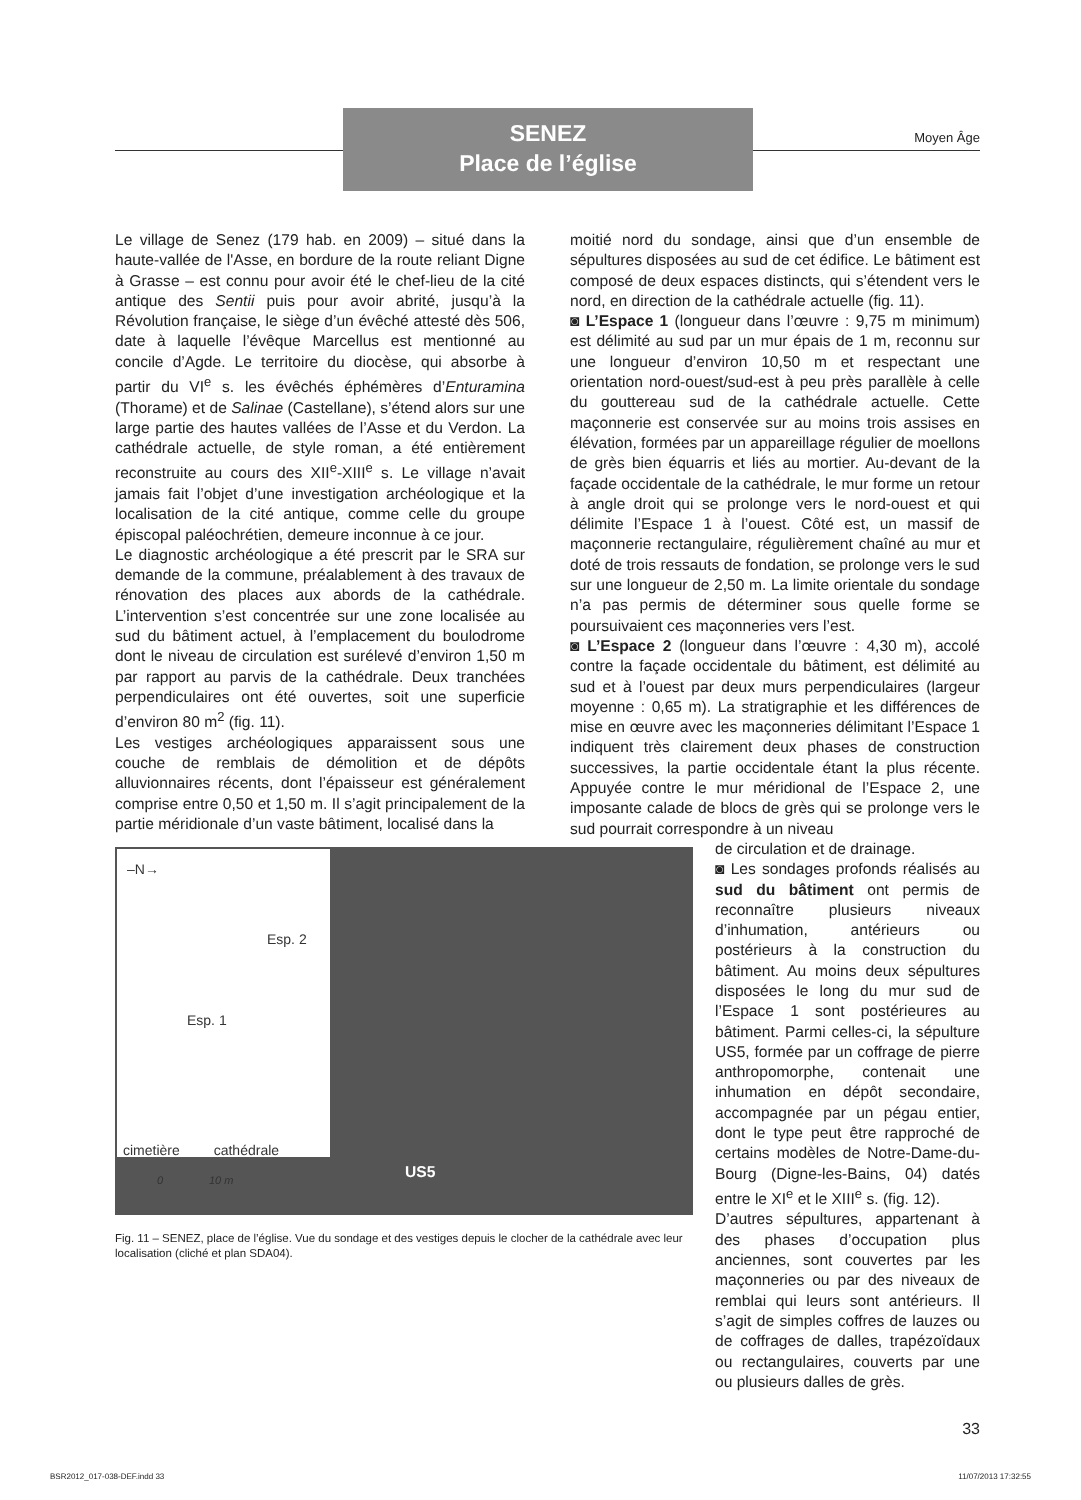SENEZ
Place de l’église
Moyen Âge
Le village de Senez (179 hab. en 2009) – situé dans la haute-vallée de l'Asse, en bordure de la route reliant Digne à Grasse – est connu pour avoir été le chef-lieu de la cité antique des Sentii puis pour avoir abrité, jusqu’à la Révolution française, le siège d’un évêché attesté dès 506, date à laquelle l’évêque Marcellus est mentionné au concile d’Agde. Le territoire du diocèse, qui absorbe à partir du VI<sup>e</sup> s. les évêchés éphémères d’Enturamina (Thorame) et de Salinae (Castellane), s’étend alors sur une large partie des hautes vallées de l’Asse et du Verdon. La cathédrale actuelle, de style roman, a été entièrement reconstruite au cours des XII<sup>e</sup>-XIII<sup>e</sup> s. Le village n’avait jamais fait l’objet d’une investigation archéologique et la localisation de la cité antique, comme celle du groupe épiscopal paléochrétien, demeure inconnue à ce jour.
Le diagnostic archéologique a été prescrit par le SRA sur demande de la commune, préalablement à des travaux de rénovation des places aux abords de la cathédrale. L’intervention s’est concentrée sur une zone localisée au sud du bâtiment actuel, à l’emplacement du boulodrome dont le niveau de circulation est surélevé d’environ 1,50 m par rapport au parvis de la cathédrale. Deux tranchées perpendiculaires ont été ouvertes, soit une superficie d’environ 80 m<sup>2</sup> (fig. 11).
Les vestiges archéologiques apparaissent sous une couche de remblais de démolition et de dépôts alluvionnaires récents, dont l’épaisseur est généralement comprise entre 0,50 et 1,50 m. Il s’agit principalement de la partie méridionale d’un vaste bâtiment, localisé dans la
moitié nord du sondage, ainsi que d’un ensemble de sépultures disposées au sud de cet édifice. Le bâtiment est composé de deux espaces distincts, qui s’étendent vers le nord, en direction de la cathédrale actuelle (fig. 11).
◙ L’Espace 1 (longueur dans l’œuvre : 9,75 m minimum) est délimité au sud par un mur épais de 1 m, reconnu sur une longueur d’environ 10,50 m et respectant une orientation nord-ouest/sud-est à peu près parallèle à celle du gouttereau sud de la cathédrale actuelle. Cette maçonnerie est conservée sur au moins trois assises en élévation, formées par un appareillage régulier de moellons de grès bien équarris et liés au mortier. Au-devant de la façade occidentale de la cathédrale, le mur forme un retour à angle droit qui se prolonge vers le nord-ouest et qui délimite l’Espace 1 à l’ouest. Côté est, un massif de maçonnerie rectangulaire, régulièrement chaîné au mur et doté de trois ressauts de fondation, se prolonge vers le sud sur une longueur de 2,50 m. La limite orientale du sondage n’a pas permis de déterminer sous quelle forme se poursuivaient ces maçonneries vers l’est.
◙ L’Espace 2 (longueur dans l’œuvre : 4,30 m), accolé contre la façade occidentale du bâtiment, est délimité au sud et à l’ouest par deux murs perpendiculaires (largeur moyenne : 0,65 m). La stratigraphie et les différences de mise en œuvre avec les maçonneries délimitant l’Espace 1 indiquent très clairement deux phases de construction successives, la partie occidentale étant la plus récente. Appuyée contre le mur méridional de l’Espace 2, une imposante calade de blocs de grès qui se prolonge vers le sud pourrait correspondre à un niveau
–N→
Esp. 2
Esp. 1
cimetière cathédrale
0 10 m
US5
Fig. 11 – SENEZ, place de l’église. Vue du sondage et des vestiges depuis le clocher de la cathédrale avec leur localisation (cliché et plan SDA04).
de circulation et de drainage.
◙ Les sondages profonds réalisés au sud du bâtiment ont permis de reconnaître plusieurs niveaux d’inhumation, antérieurs ou postérieurs à la construction du bâtiment. Au moins deux sépultures disposées le long du mur sud de l’Espace 1 sont postérieures au bâtiment. Parmi celles-ci, la sépulture US5, formée par un coffrage de pierre anthropomorphe, contenait une inhumation en dépôt secondaire, accompagnée par un pégau entier, dont le type peut être rapproché de certains modèles de Notre-Dame-du-Bourg (Digne-les-Bains, 04) datés entre le XI<sup>e</sup> et le XIII<sup>e</sup> s. (fig. 12).
D’autres sépultures, appartenant à des phases d’occupation plus anciennes, sont couvertes par les maçonneries ou par des niveaux de remblai qui leurs sont antérieurs. Il s’agit de simples coffres de lauzes ou de coffrages de dalles, trapézoïdaux ou rectangulaires, couverts par une ou plusieurs dalles de grès.
33
BSR2012_017-038-DEF.indd 33 11/07/2013 17:32:55